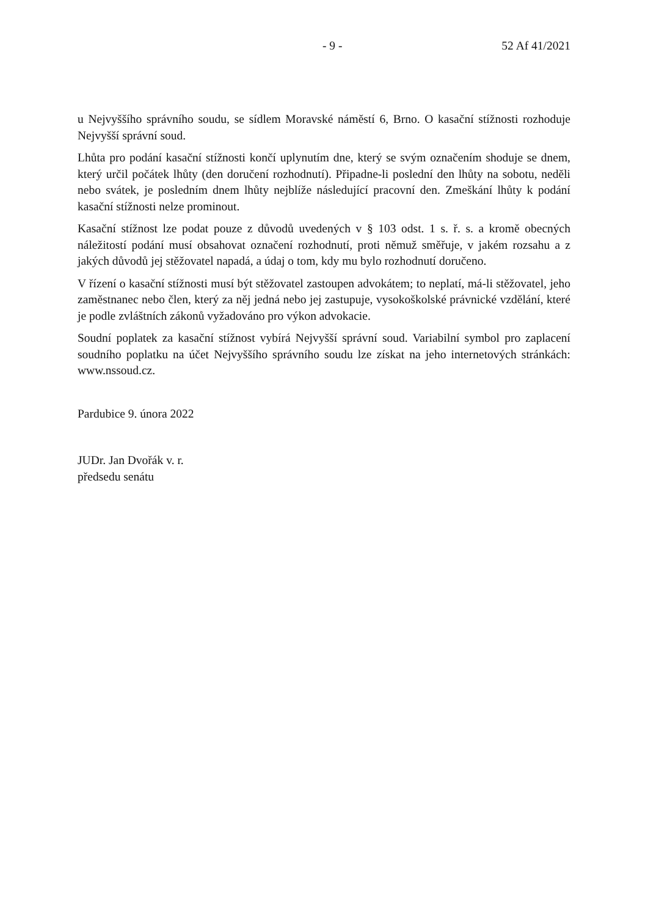- 9 - 52 Af 41/2021
u Nejvyššího správního soudu, se sídlem Moravské náměstí 6, Brno. O kasační stížnosti rozhoduje Nejvyšší správní soud.
Lhůta pro podání kasační stížnosti končí uplynutím dne, který se svým označením shoduje se dnem, který určil počátek lhůty (den doručení rozhodnutí). Připadne-li poslední den lhůty na sobotu, neděli nebo svátek, je posledním dnem lhůty nejblíže následující pracovní den. Zmeškání lhůty k podání kasační stížnosti nelze prominout.
Kasační stížnost lze podat pouze z důvodů uvedených v § 103 odst. 1 s. ř. s. a kromě obecných náležitostí podání musí obsahovat označení rozhodnutí, proti němuž směřuje, v jakém rozsahu a z jakých důvodů jej stěžovatel napadá, a údaj o tom, kdy mu bylo rozhodnutí doručeno.
V řízení o kasační stížnosti musí být stěžovatel zastoupen advokátem; to neplatí, má-li stěžovatel, jeho zaměstnanec nebo člen, který za něj jedná nebo jej zastupuje, vysokoškolské právnické vzdělání, které je podle zvláštních zákonů vyžadováno pro výkon advokacie.
Soudní poplatek za kasační stížnost vybírá Nejvyšší správní soud. Variabilní symbol pro zaplacení soudního poplatku na účet Nejvyššího správního soudu lze získat na jeho internetových stránkách: www.nssoud.cz.
Pardubice 9. února 2022
JUDr. Jan Dvořák v. r.
předsedu senátu